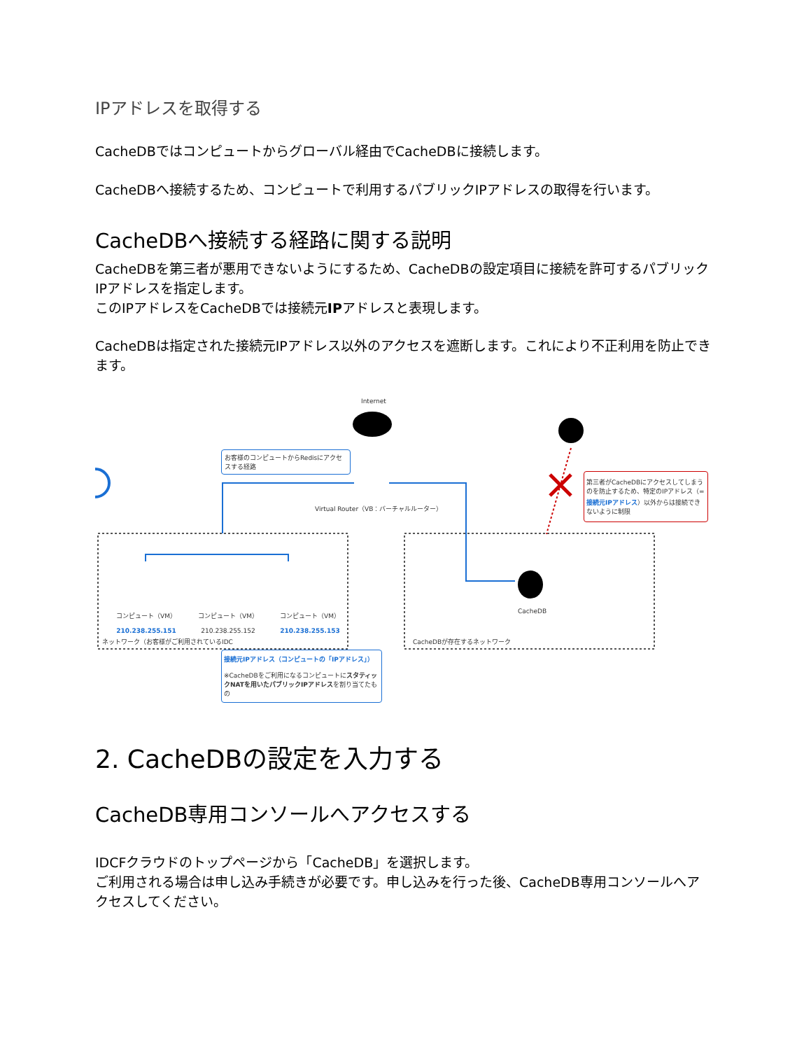IPアドレスを取得する
CacheDBではコンピュートからグローバル経由でCacheDBに接続します。
CacheDBへ接続するため、コンピュートで利用するパブリックIPアドレスの取得を行います。
CacheDBへ接続する経路に関する説明
CacheDBを第三者が悪用できないようにするため、CacheDBの設定項目に接続を許可するパブリックIPアドレスを指定します。
このIPアドレスをCacheDBでは接続元IPアドレスと表現します。
CacheDBは指定された接続元IPアドレス以外のアクセスを遮断します。これにより不正利用を防止できます。
Internet
お客様のコンピュートからRedisにアクセスする経路
Virtual Router（VB：バーチャルルーター）
第三者がCacheDBにアクセスしてしまうのを防止するため、特定のIPアドレス（=接続元IPアドレス）以外からは接続できないように制限
コンピュート（VM）
210.238.255.151 コンピュート（VM）
210.238.255.152 コンピュート（VM）
210.238.255.153
ネットワーク（お客様がご利用されているIDC
CacheDB
CacheDBが存在するネットワーク
接続元IPアドレス（コンピュートの「IPアドレス」）
※CacheDBをご利用になるコンピュートにスタティックNATを用いたパブリックIPアドレスを割り当てたもの
2. CacheDBの設定を入力する
CacheDB専用コンソールへアクセスする
IDCFクラウドのトップページから「CacheDB」を選択します。
ご利用される場合は申し込み手続きが必要です。申し込みを行った後、CacheDB専用コンソールへアクセスしてください。